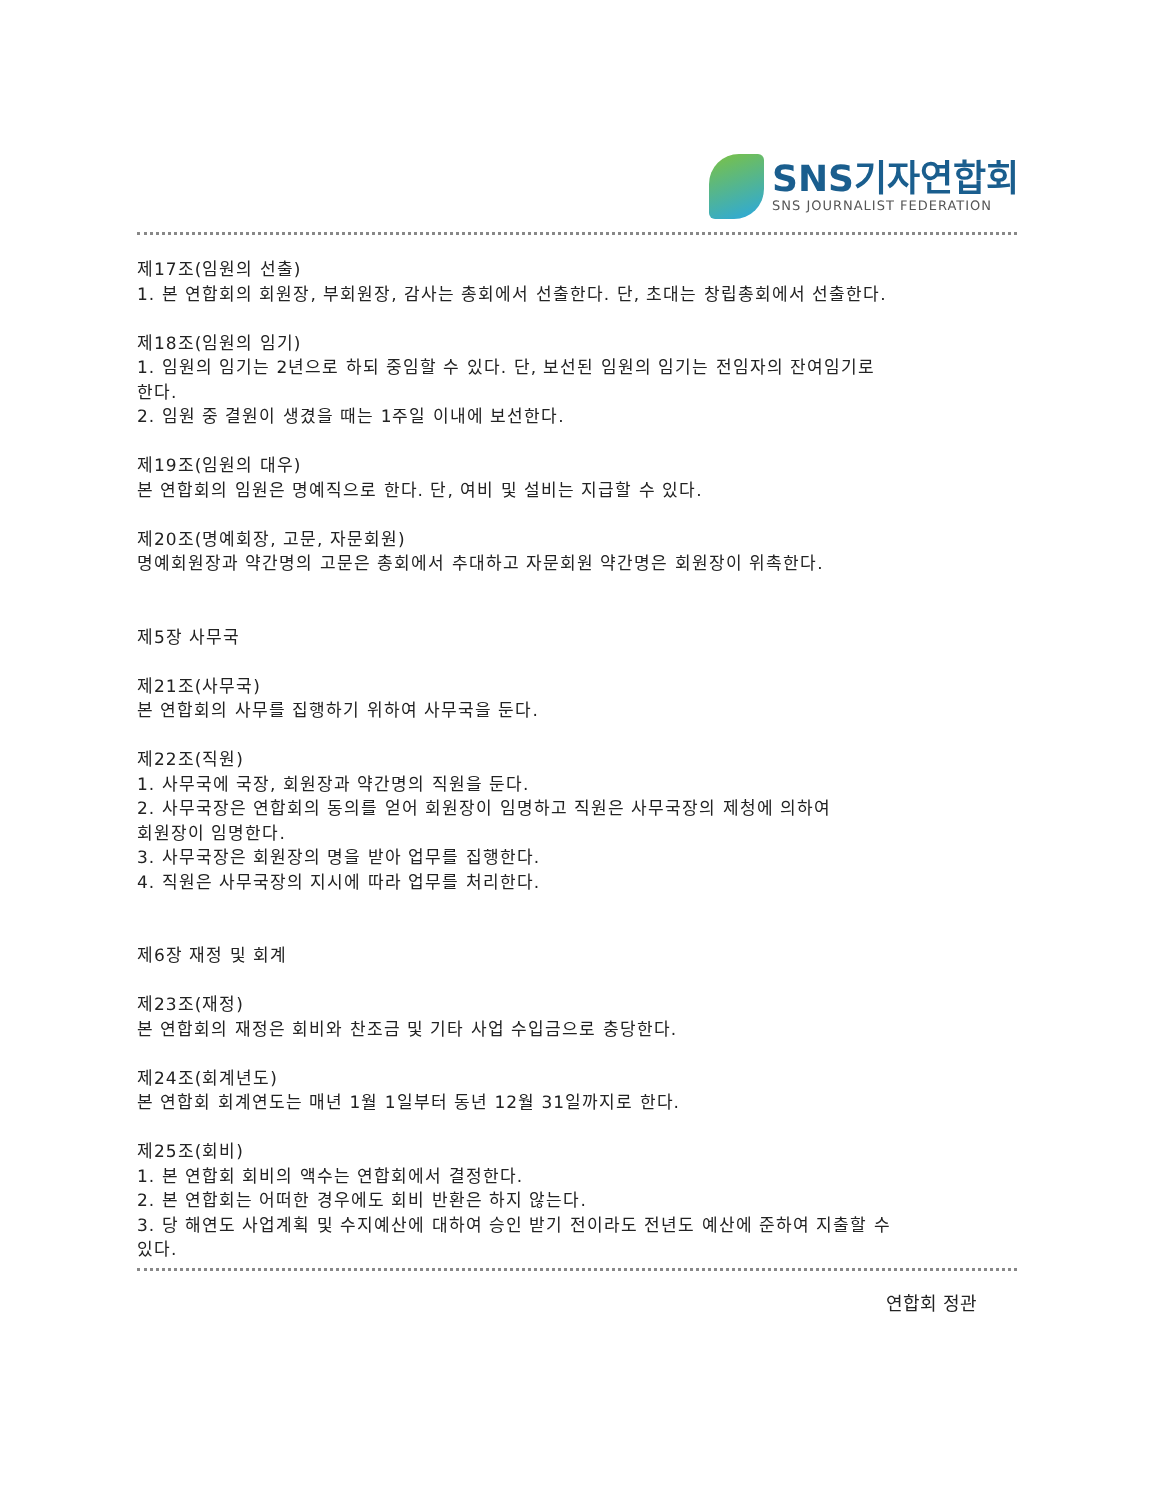SNS기자연합회
SNS JOURNALIST FEDERATION
제17조(임원의 선출)
1. 본 연합회의 회원장, 부회원장, 감사는 총회에서 선출한다. 단, 초대는 창립총회에서 선출한다.
제18조(임원의 임기)
1. 임원의 임기는 2년으로 하되 중임할 수 있다. 단, 보선된 임원의 임기는 전임자의 잔여임기로
한다.
2. 임원 중 결원이 생겼을 때는 1주일 이내에 보선한다.
제19조(임원의 대우)
본 연합회의 임원은 명예직으로 한다. 단, 여비 및 설비는 지급할 수 있다.
제20조(명예회장, 고문, 자문회원)
명예회원장과 약간명의 고문은 총회에서 추대하고 자문회원 약간명은 회원장이 위촉한다.
제5장 사무국
제21조(사무국)
본 연합회의 사무를 집행하기 위하여 사무국을 둔다.
제22조(직원)
1. 사무국에 국장, 회원장과 약간명의 직원을 둔다.
2. 사무국장은 연합회의 동의를 얻어 회원장이 임명하고 직원은 사무국장의 제청에 의하여
회원장이 임명한다.
3. 사무국장은 회원장의 명을 받아 업무를 집행한다.
4. 직원은 사무국장의 지시에 따라 업무를 처리한다.
제6장 재정 및 회계
제23조(재정)
본 연합회의 재정은 회비와 찬조금 및 기타 사업 수입금으로 충당한다.
제24조(회계년도)
본 연합회 회계연도는 매년 1월 1일부터 동년 12월 31일까지로 한다.
제25조(회비)
1. 본 연합회 회비의 액수는 연합회에서 결정한다.
2. 본 연합회는 어떠한 경우에도 회비 반환은 하지 않는다.
3. 당 해연도 사업계획 및 수지예산에 대하여 승인 받기 전이라도 전년도 예산에 준하여 지출할 수
있다.
연합회 정관